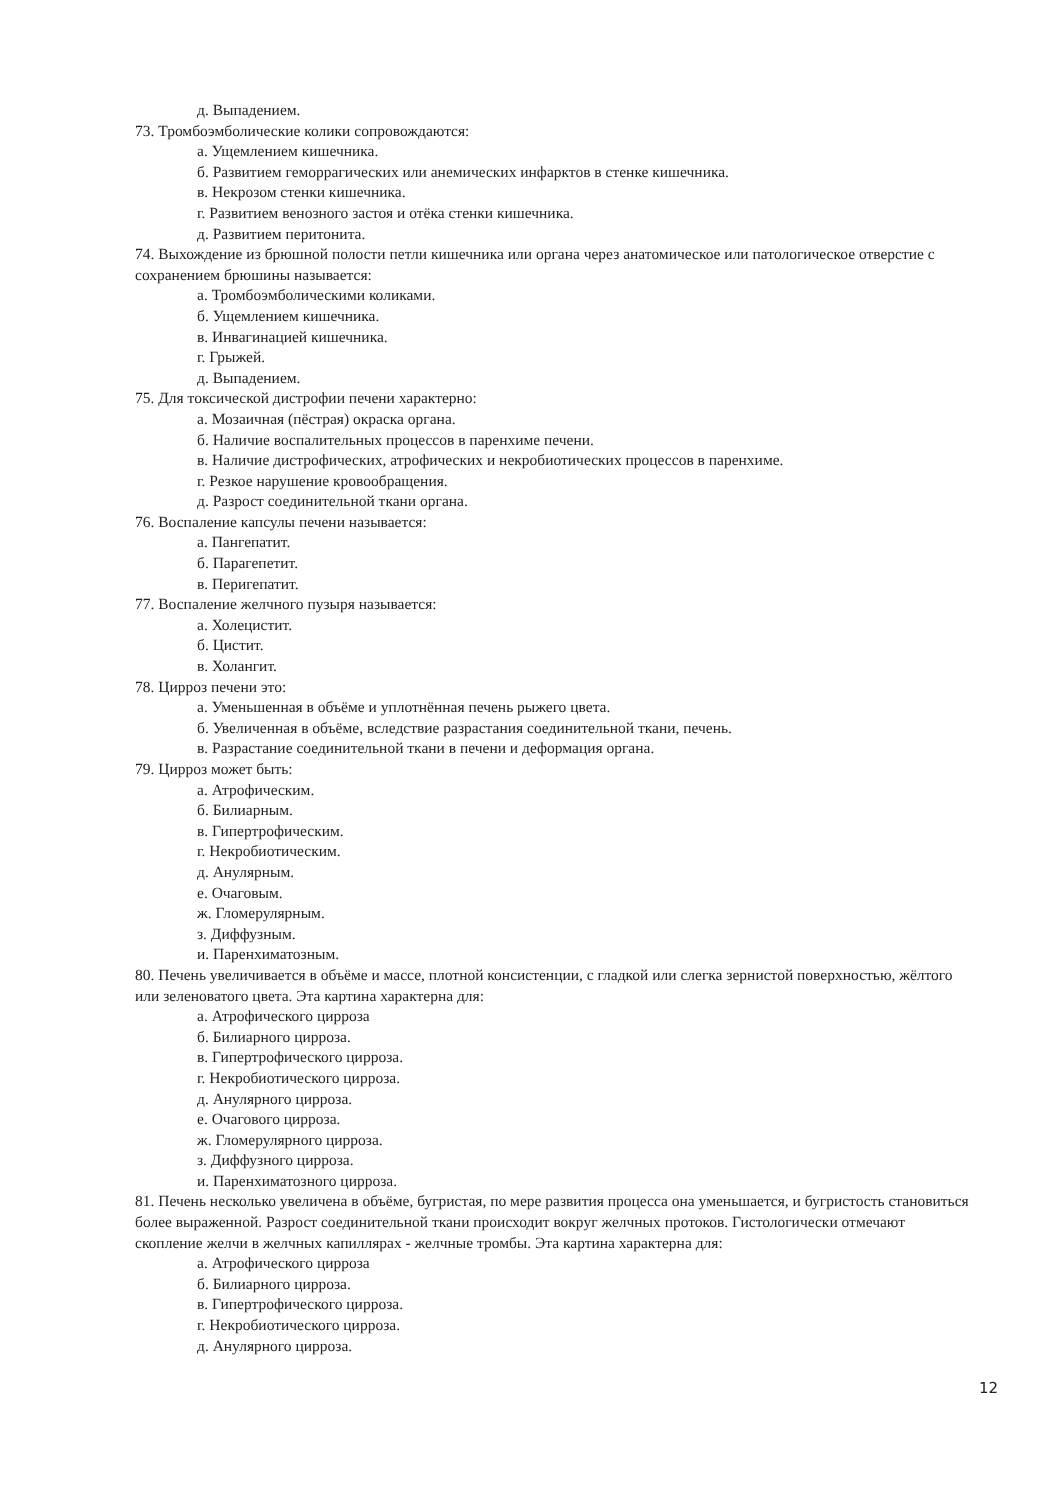д. Выпадением.
73. Тромбоэмболические колики сопровождаются:
а. Ущемлением кишечника.
б. Развитием геморрагических или анемических инфарктов в стенке кишечника.
в. Некрозом стенки кишечника.
г. Развитием венозного застоя и отёка стенки кишечника.
д. Развитием перитонита.
74. Выхождение из брюшной полости петли кишечника или органа через анатомическое или патологическое отверстие с сохранением брюшины называется:
а. Тромбоэмболическими коликами.
б. Ущемлением кишечника.
в. Инвагинацией кишечника.
г. Грыжей.
д. Выпадением.
75. Для токсической дистрофии печени характерно:
а. Мозаичная (пёстрая) окраска органа.
б. Наличие воспалительных процессов в паренхиме печени.
в. Наличие дистрофических, атрофических и некробиотических процессов в паренхиме.
г. Резкое нарушение кровообращения.
д. Разрост соединительной ткани органа.
76. Воспаление капсулы печени называется:
а. Пангепатит.
б. Парагепетит.
в. Перигепатит.
77. Воспаление желчного пузыря называется:
а. Холецистит.
б. Цистит.
в. Холангит.
78. Цирроз печени это:
а. Уменьшенная в объёме и уплотнённая печень рыжего цвета.
б. Увеличенная в объёме, вследствие разрастания соединительной ткани, печень.
в. Разрастание соединительной ткани в печени и деформация органа.
79. Цирроз может быть:
а. Атрофическим.
б. Билиарным.
в. Гипертрофическим.
г. Некробиотическим.
д. Анулярным.
е. Очаговым.
ж. Гломерулярным.
з. Диффузным.
и. Паренхиматозным.
80. Печень увеличивается в объёме и массе, плотной консистенции, с гладкой или слегка зернистой поверхностью, жёлтого или зеленоватого цвета. Эта картина характерна для:
а. Атрофического цирроза
б. Билиарного цирроза.
в. Гипертрофического цирроза.
г. Некробиотического цирроза.
д. Анулярного цирроза.
е. Очагового цирроза.
ж. Гломерулярного цирроза.
з. Диффузного цирроза.
и. Паренхиматозного цирроза.
81. Печень несколько увеличена в объёме, бугристая, по мере развития процесса она уменьшается, и бугристость становиться более выраженной. Разрост соединительной ткани происходит вокруг желчных протоков. Гистологически отмечают скопление желчи в желчных капиллярах - желчные тромбы. Эта картина характерна для:
а. Атрофического цирроза
б. Билиарного цирроза.
в. Гипертрофического цирроза.
г. Некробиотического цирроза.
д. Анулярного цирроза.
12